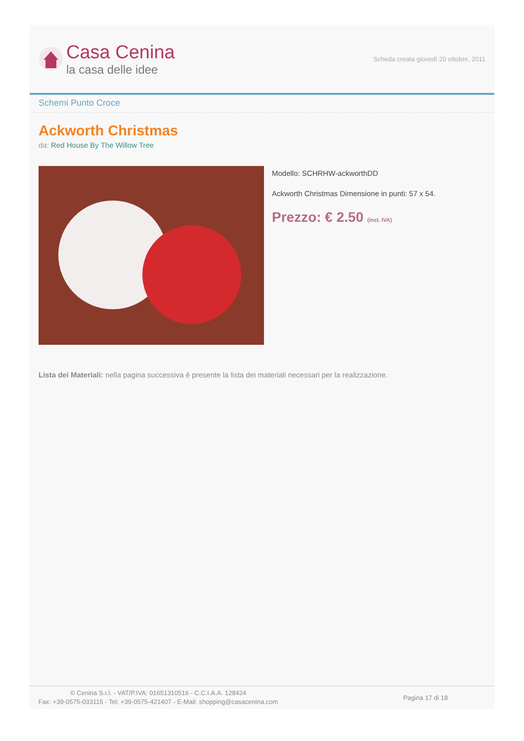Casa Cenina
la casa delle idee
Scheda creata giovedì 20 ottobre, 2011
Schemi Punto Croce
Ackworth Christmas
da: Red House By The Willow Tree
Modello: SCHRHW-ackworthDD
Ackworth Christmas Dimensione in punti: 57 x 54.
Prezzo: € 2.50 (incl. IVA)
Lista dei Materiali: nella pagina successiva è presente la lista dei materiali necessari per la realizzazione.
© Cenina S.r.l. - VAT/P.IVA: 01651310516 - C.C.I.A.A. 128424
Fax: +39-0575-033115 - Tel: +39-0575-421407 - E-Mail: shopping@casacenina.com
Pagina 17 di 18